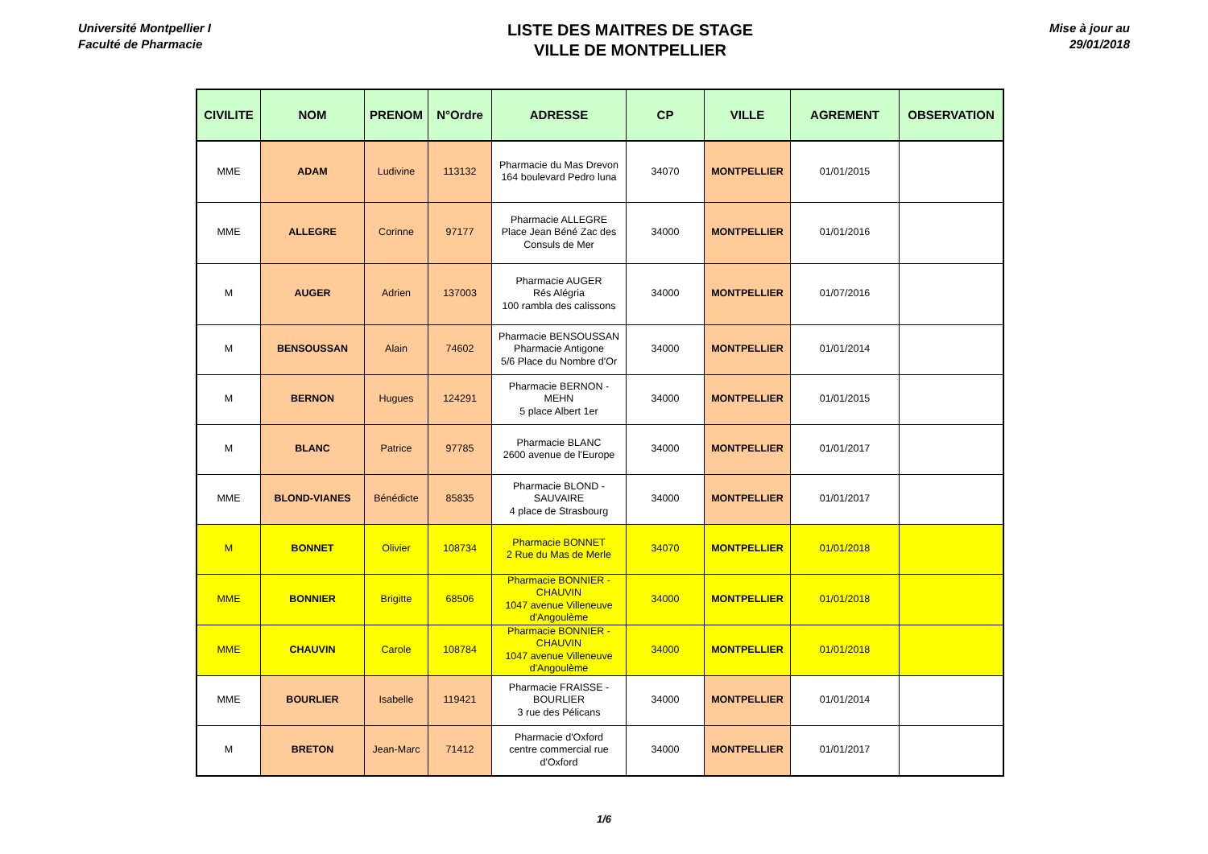Université Montpellier I
Faculté de Pharmacie
LISTE DES MAITRES DE STAGE
VILLE DE MONTPELLIER
Mise à jour au
29/01/2018
| CIVILITE | NOM | PRENOM | N°Ordre | ADRESSE | CP | VILLE | AGREMENT | OBSERVATION |
| --- | --- | --- | --- | --- | --- | --- | --- | --- |
| MME | ADAM | Ludivine | 113132 | Pharmacie du Mas Drevon 164 boulevard Pedro luna | 34070 | MONTPELLIER | 01/01/2015 | |
| MME | ALLEGRE | Corinne | 97177 | Pharmacie ALLEGRE Place Jean Béné Zac des Consuls de Mer | 34000 | MONTPELLIER | 01/01/2016 | |
| M | AUGER | Adrien | 137003 | Pharmacie AUGER Rés Alégria 100 rambla des calissons | 34000 | MONTPELLIER | 01/07/2016 | |
| M | BENSOUSSAN | Alain | 74602 | Pharmacie BENSOUSSAN Pharmacie Antigone 5/6 Place du Nombre d'Or | 34000 | MONTPELLIER | 01/01/2014 | |
| M | BERNON | Hugues | 124291 | Pharmacie BERNON - MEHN 5 place Albert 1er | 34000 | MONTPELLIER | 01/01/2015 | |
| M | BLANC | Patrice | 97785 | Pharmacie BLANC 2600 avenue de l'Europe | 34000 | MONTPELLIER | 01/01/2017 | |
| MME | BLOND-VIANES | Bénédicte | 85835 | Pharmacie BLOND - SAUVAIRE 4 place de Strasbourg | 34000 | MONTPELLIER | 01/01/2017 | |
| M | BONNET | Olivier | 108734 | Pharmacie BONNET 2 Rue du Mas de Merle | 34070 | MONTPELLIER | 01/01/2018 | |
| MME | BONNIER | Brigitte | 68506 | Pharmacie BONNIER - CHAUVIN 1047 avenue Villeneuve d'Angoulème | 34000 | MONTPELLIER | 01/01/2018 | |
| MME | CHAUVIN | Carole | 108784 | Pharmacie BONNIER - CHAUVIN 1047 avenue Villeneuve d'Angoulème | 34000 | MONTPELLIER | 01/01/2018 | |
| MME | BOURLIER | Isabelle | 119421 | Pharmacie FRAISSE - BOURLIER 3 rue des Pélicans | 34000 | MONTPELLIER | 01/01/2014 | |
| M | BRETON | Jean-Marc | 71412 | Pharmacie d'Oxford centre commercial rue d'Oxford | 34000 | MONTPELLIER | 01/01/2017 | |
1/6